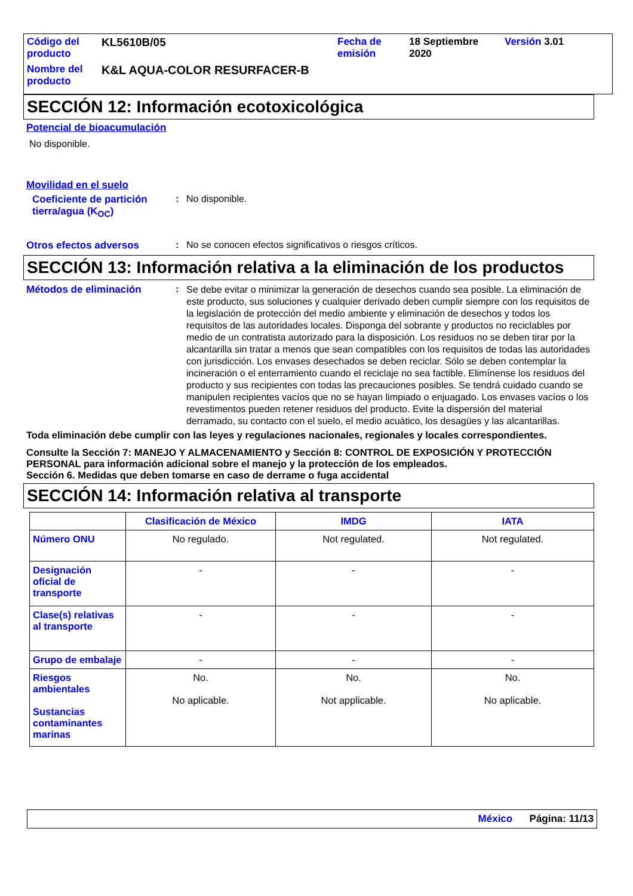| Código del producto | KL5610B/05 | Fecha de emisión | 18 Septiembre 2020 | Versión 3.01 |
| Nombre del producto | K&L AQUA-COLOR RESURFACER-B | | | |
SECCIÓN 12: Información ecotoxicológica
Potencial de bioacumulación
No disponible.
Movilidad en el suelo
Coeficiente de partición tierra/agua (K<sub>OC</sub>)
: No disponible.
Otros efectos adversos : No se conocen efectos significativos o riesgos críticos.
SECCIÓN 13: Información relativa a la eliminación de los productos
Métodos de eliminación :
Se debe evitar o minimizar la generación de desechos cuando sea posible. La eliminación de este producto, sus soluciones y cualquier derivado deben cumplir siempre con los requisitos de la legislación de protección del medio ambiente y eliminación de desechos y todos los requisitos de las autoridades locales. Disponga del sobrante y productos no reciclables por medio de un contratista autorizado para la disposición. Los residuos no se deben tirar por la alcantarilla sin tratar a menos que sean compatibles con los requisitos de todas las autoridades con jurisdicción. Los envases desechados se deben reciclar. Sólo se deben contemplar la incineración o el enterramiento cuando el reciclaje no sea factible. Elimínense los residuos del producto y sus recipientes con todas las precauciones posibles. Se tendrá cuidado cuando se manipulen recipientes vacíos que no se hayan limpiado o enjuagado. Los envases vacíos o los revestimentos pueden retener residuos del producto. Evite la dispersión del material derramado, su contacto con el suelo, el medio acuático, los desagües y las alcantarillas.
Toda eliminación debe cumplir con las leyes y regulaciones nacionales, regionales y locales correspondientes.
Consulte la Sección 7: MANEJO Y ALMACENAMIENTO y Sección 8: CONTROL DE EXPOSICIÓN Y PROTECCIÓN PERSONAL para información adicional sobre el manejo y la protección de los empleados.
Sección 6. Medidas que deben tomarse en caso de derrame o fuga accidental
SECCIÓN 14: Información relativa al transporte
| | Clasificación de México | IMDG | IATA |
| --- | --- | --- | --- |
| Número ONU | No regulado. | Not regulated. | Not regulated. |
| Designación oficial de transporte | - | - | - |
| Clase(s) relativas al transporte | - | - | - |
| Grupo de embalaje | - | - | - |
| Riesgos ambientales Sustancias contaminantes marinas | No. No aplicable. | No. Not applicable. | No. No aplicable. |
México Página: 11/13